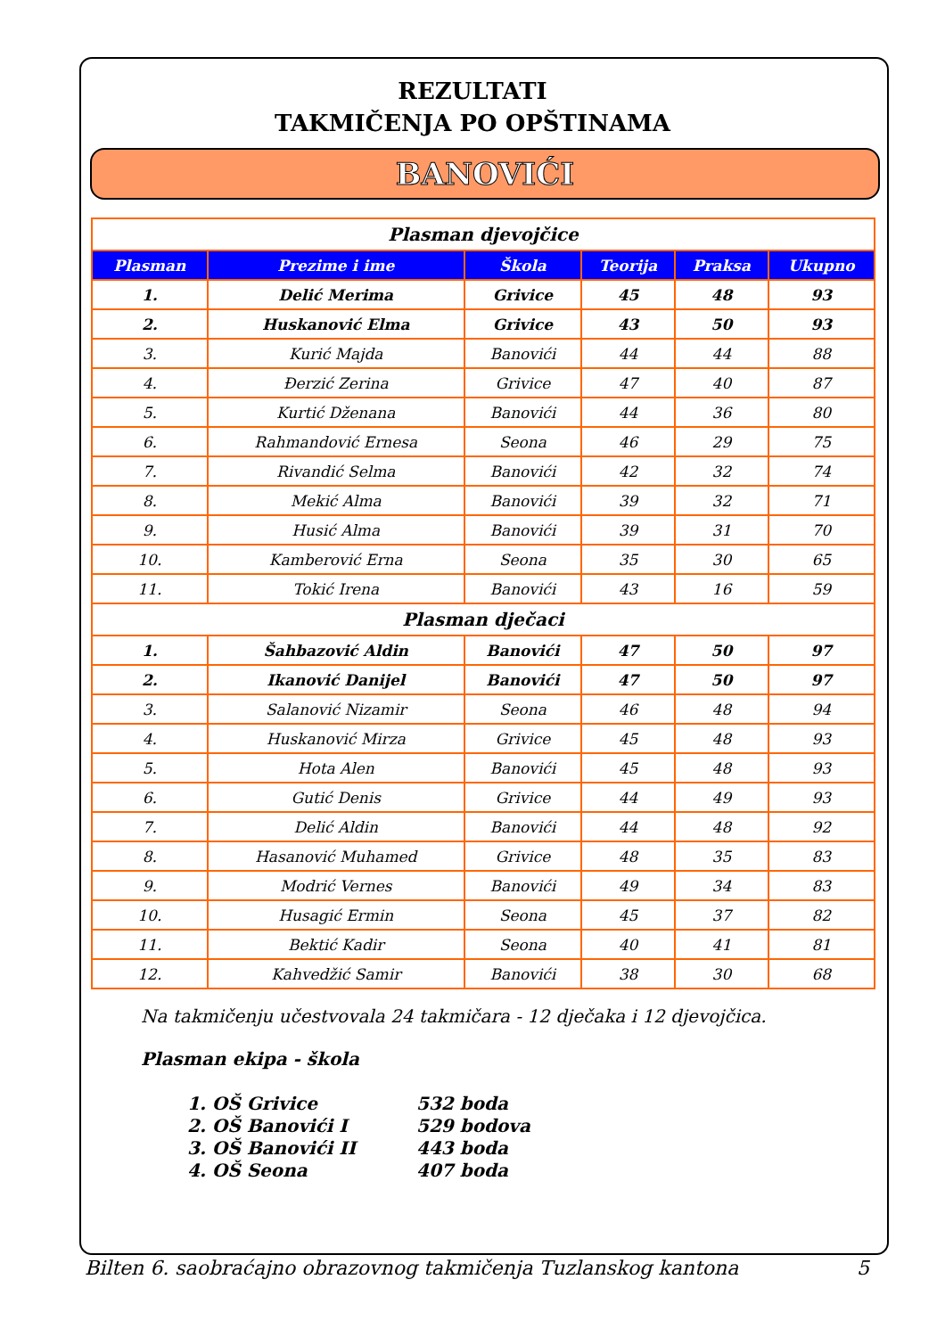REZULTATI
TAKMIČENJA PO OPŠTINAMA
BANOVIĆI
| Plasman djevojčice | | | | | |
| Plasman | Prezime i ime | Škola | Teorija | Praksa | Ukupno |
| 1. | Delić Merima | Grivice | 45 | 48 | 93 |
| 2. | Huskanović Elma | Grivice | 43 | 50 | 93 |
| 3. | Kurić Majda | Banovići | 44 | 44 | 88 |
| 4. | Đerzić Zerina | Grivice | 47 | 40 | 87 |
| 5. | Kurtić Dženana | Banovići | 44 | 36 | 80 |
| 6. | Rahmandović Ernesa | Seona | 46 | 29 | 75 |
| 7. | Rivandić Selma | Banovići | 42 | 32 | 74 |
| 8. | Mekić Alma | Banovići | 39 | 32 | 71 |
| 9. | Husić Alma | Banovići | 39 | 31 | 70 |
| 10. | Kamberović Erna | Seona | 35 | 30 | 65 |
| 11. | Tokić Irena | Banovići | 43 | 16 | 59 |
| Plasman dječaci | | | | | |
| 1. | Šahbazović Aldin | Banovići | 47 | 50 | 97 |
| 2. | Ikanović Danijel | Banovići | 47 | 50 | 97 |
| 3. | Salanović Nizamir | Seona | 46 | 48 | 94 |
| 4. | Huskanović Mirza | Grivice | 45 | 48 | 93 |
| 5. | Hota Alen | Banovići | 45 | 48 | 93 |
| 6. | Gutić Denis | Grivice | 44 | 49 | 93 |
| 7. | Delić Aldin | Banovići | 44 | 48 | 92 |
| 8. | Hasanović Muhamed | Grivice | 48 | 35 | 83 |
| 9. | Modrić Vernes | Banovići | 49 | 34 | 83 |
| 10. | Husagić Ermin | Seona | 45 | 37 | 82 |
| 11. | Bektić Kadir | Seona | 40 | 41 | 81 |
| 12. | Kahvedžić Samir | Banovići | 38 | 30 | 68 |
Na takmičenju učestvovala 24 takmičara - 12 dječaka i 12 djevojčica.
Plasman ekipa - škola
1. OŠ Grivice 532 boda
2. OŠ Banovići I 529 bodova
3. OŠ Banovići II 443 boda
4. OŠ Seona 407 boda
Bilten 6. saobraćajno obrazovnog takmičenja Tuzlanskog kantona 5